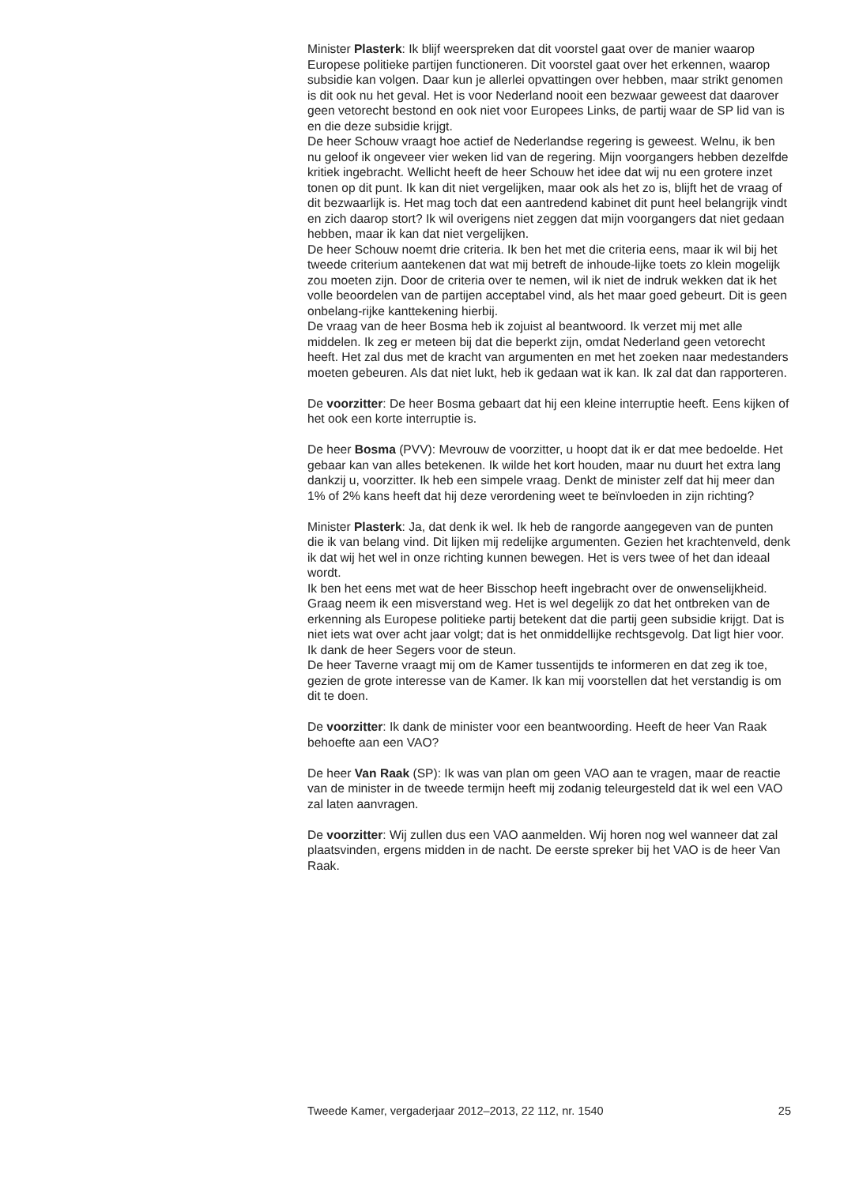Minister Plasterk: Ik blijf weerspreken dat dit voorstel gaat over de manier waarop Europese politieke partijen functioneren. Dit voorstel gaat over het erkennen, waarop subsidie kan volgen. Daar kun je allerlei opvattingen over hebben, maar strikt genomen is dit ook nu het geval. Het is voor Nederland nooit een bezwaar geweest dat daarover geen vetorecht bestond en ook niet voor Europees Links, de partij waar de SP lid van is en die deze subsidie krijgt.
De heer Schouw vraagt hoe actief de Nederlandse regering is geweest. Welnu, ik ben nu geloof ik ongeveer vier weken lid van de regering. Mijn voorgangers hebben dezelfde kritiek ingebracht. Wellicht heeft de heer Schouw het idee dat wij nu een grotere inzet tonen op dit punt. Ik kan dit niet vergelijken, maar ook als het zo is, blijft het de vraag of dit bezwaarlijk is. Het mag toch dat een aantredend kabinet dit punt heel belangrijk vindt en zich daarop stort? Ik wil overigens niet zeggen dat mijn voorgangers dat niet gedaan hebben, maar ik kan dat niet vergelijken.
De heer Schouw noemt drie criteria. Ik ben het met die criteria eens, maar ik wil bij het tweede criterium aantekenen dat wat mij betreft de inhoude-lijke toets zo klein mogelijk zou moeten zijn. Door de criteria over te nemen, wil ik niet de indruk wekken dat ik het volle beoordelen van de partijen acceptabel vind, als het maar goed gebeurt. Dit is geen onbelang-rijke kanttekening hierbij.
De vraag van de heer Bosma heb ik zojuist al beantwoord. Ik verzet mij met alle middelen. Ik zeg er meteen bij dat die beperkt zijn, omdat Nederland geen vetorecht heeft. Het zal dus met de kracht van argumenten en met het zoeken naar medestanders moeten gebeuren. Als dat niet lukt, heb ik gedaan wat ik kan. Ik zal dat dan rapporteren.
De voorzitter: De heer Bosma gebaart dat hij een kleine interruptie heeft. Eens kijken of het ook een korte interruptie is.
De heer Bosma (PVV): Mevrouw de voorzitter, u hoopt dat ik er dat mee bedoelde. Het gebaar kan van alles betekenen. Ik wilde het kort houden, maar nu duurt het extra lang dankzij u, voorzitter. Ik heb een simpele vraag. Denkt de minister zelf dat hij meer dan 1% of 2% kans heeft dat hij deze verordening weet te beïnvloeden in zijn richting?
Minister Plasterk: Ja, dat denk ik wel. Ik heb de rangorde aangegeven van de punten die ik van belang vind. Dit lijken mij redelijke argumenten. Gezien het krachtenveld, denk ik dat wij het wel in onze richting kunnen bewegen. Het is vers twee of het dan ideaal wordt.
Ik ben het eens met wat de heer Bisschop heeft ingebracht over de onwenselijkheid. Graag neem ik een misverstand weg. Het is wel degelijk zo dat het ontbreken van de erkenning als Europese politieke partij betekent dat die partij geen subsidie krijgt. Dat is niet iets wat over acht jaar volgt; dat is het onmiddellijke rechtsgevolg. Dat ligt hier voor.
Ik dank de heer Segers voor de steun.
De heer Taverne vraagt mij om de Kamer tussentijds te informeren en dat zeg ik toe, gezien de grote interesse van de Kamer. Ik kan mij voorstellen dat het verstandig is om dit te doen.
De voorzitter: Ik dank de minister voor een beantwoording. Heeft de heer Van Raak behoefte aan een VAO?
De heer Van Raak (SP): Ik was van plan om geen VAO aan te vragen, maar de reactie van de minister in de tweede termijn heeft mij zodanig teleurgesteld dat ik wel een VAO zal laten aanvragen.
De voorzitter: Wij zullen dus een VAO aanmelden. Wij horen nog wel wanneer dat zal plaatsvinden, ergens midden in de nacht. De eerste spreker bij het VAO is de heer Van Raak.
Tweede Kamer, vergaderjaar 2012–2013, 22 112, nr. 1540 25